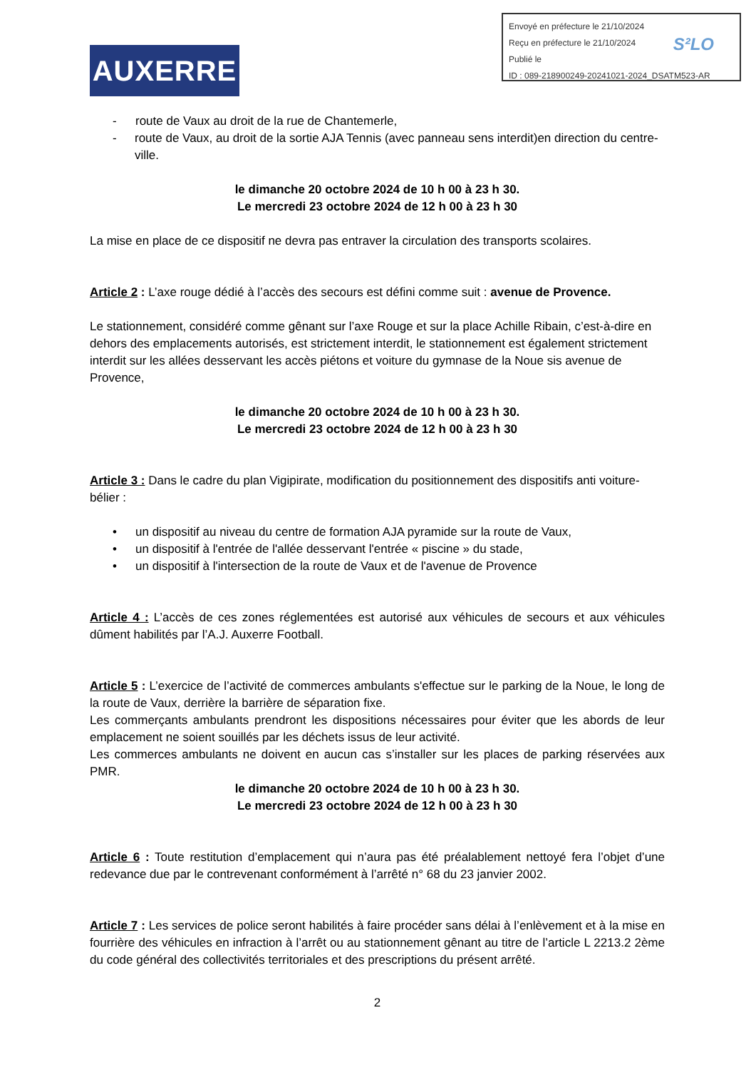Envoyé en préfecture le 21/10/2024
Reçu en préfecture le 21/10/2024
Publié le
ID : 089-218900249-20241021-2024_DSATM523-AR
S²LO
AUXERRE
- route de Vaux au droit de la rue de Chantemerle,
- route de Vaux, au droit de la sortie AJA Tennis (avec panneau sens interdit)en direction du centre-ville.
le dimanche 20 octobre 2024 de 10 h 00 à 23 h 30.
Le mercredi 23 octobre 2024 de 12 h 00 à 23 h 30
La mise en place de ce dispositif ne devra pas entraver la circulation des transports scolaires.
Article 2 : L’axe rouge dédié à l’accès des secours est défini comme suit : avenue de Provence.
Le stationnement, considéré comme gênant sur l’axe Rouge et sur la place Achille Ribain, c’est-à-dire en dehors des emplacements autorisés, est strictement interdit, le stationnement est également strictement interdit sur les allées desservant les accès piétons et voiture du gymnase de la Noue sis avenue de Provence,
le dimanche 20 octobre 2024 de 10 h 00 à 23 h 30.
Le mercredi 23 octobre 2024 de 12 h 00 à 23 h 30
Article 3 : Dans le cadre du plan Vigipirate, modification du positionnement des dispositifs anti voiture-bélier :
• un dispositif au niveau du centre de formation AJA pyramide sur la route de Vaux,
• un dispositif à l'entrée de l'allée desservant l'entrée « piscine » du stade,
• un dispositif à l'intersection de la route de Vaux et de l'avenue de Provence
Article 4 : L’accès de ces zones réglementées est autorisé aux véhicules de secours et aux véhicules dûment habilités par l’A.J. Auxerre Football.
Article 5 : L’exercice de l’activité de commerces ambulants s'effectue sur le parking de la Noue, le long de la route de Vaux, derrière la barrière de séparation fixe.
Les commerçants ambulants prendront les dispositions nécessaires pour éviter que les abords de leur emplacement ne soient souillés par les déchets issus de leur activité.
Les commerces ambulants ne doivent en aucun cas s’installer sur les places de parking réservées aux PMR.
le dimanche 20 octobre 2024 de 10 h 00 à 23 h 30.
Le mercredi 23 octobre 2024 de 12 h 00 à 23 h 30
Article 6 : Toute restitution d’emplacement qui n’aura pas été préalablement nettoyé fera l’objet d’une redevance due par le contrevenant conformément à l’arrêté n° 68 du 23 janvier 2002.
Article 7 : Les services de police seront habilités à faire procéder sans délai à l’enlèvement et à la mise en fourrière des véhicules en infraction à l’arrêt ou au stationnement gênant au titre de l’article L 2213.2 2ème du code général des collectivités territoriales et des prescriptions du présent arrêté.
2